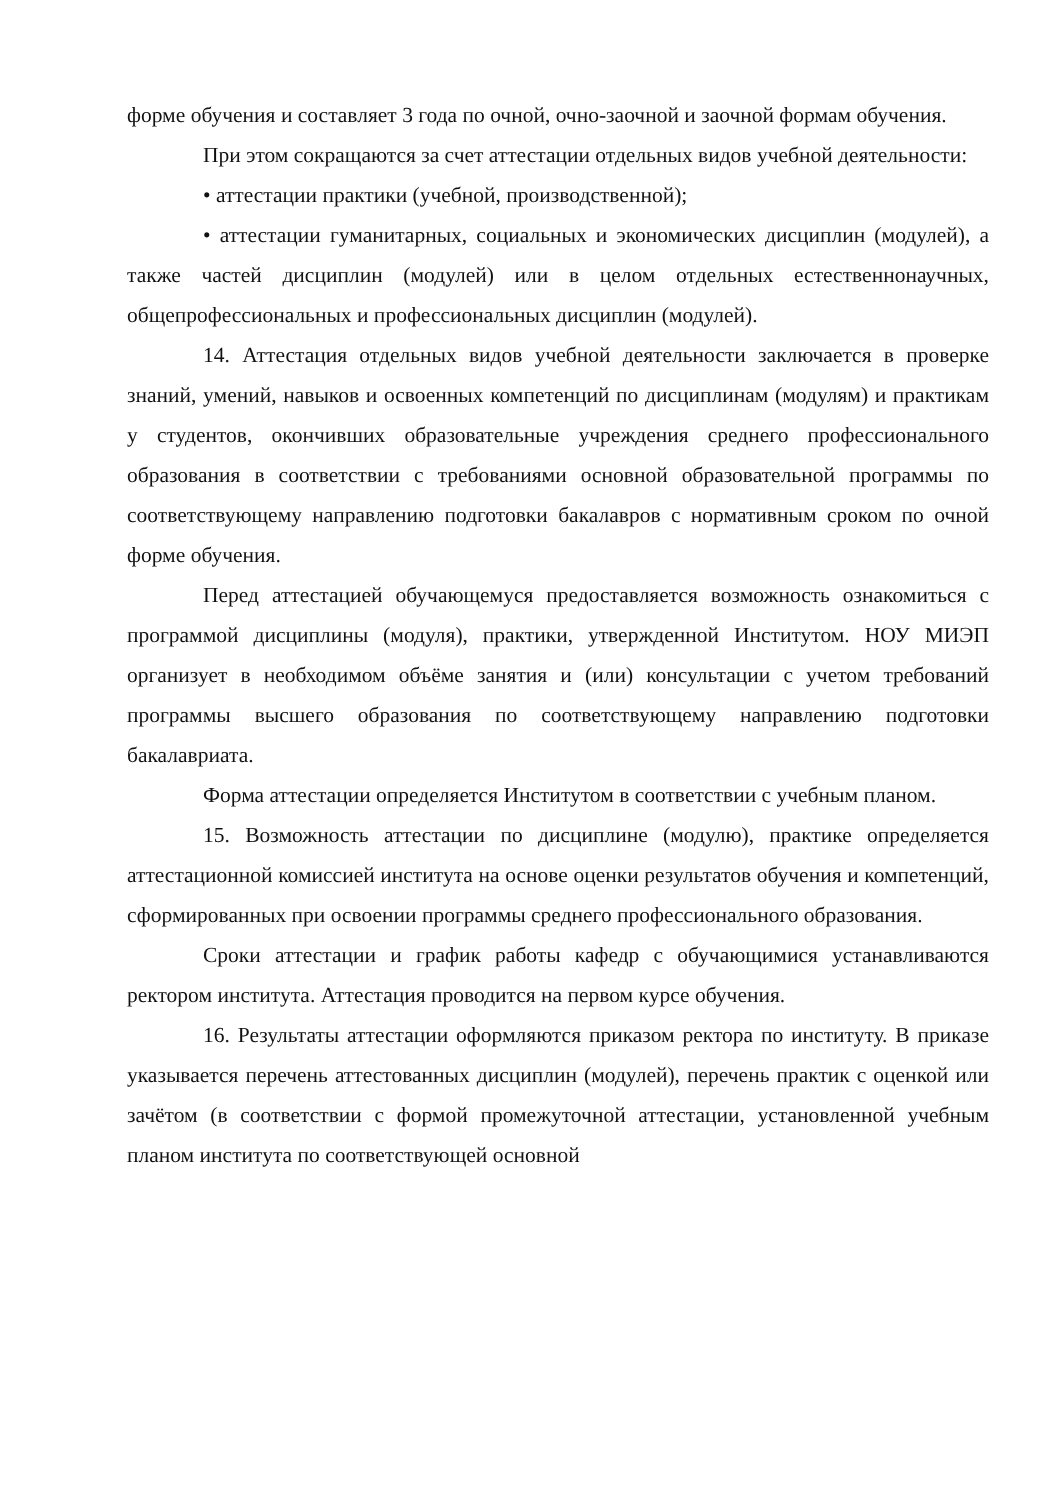форме обучения и составляет 3 года по очной, очно-заочной и заочной формам обучения.
При этом сокращаются за счет аттестации отдельных видов учебной деятельности:
• аттестации практики (учебной, производственной);
• аттестации гуманитарных, социальных и экономических дисциплин (модулей), а также частей дисциплин (модулей) или в целом отдельных естественнонаучных, общепрофессиональных и профессиональных дисциплин (модулей).
14. Аттестация отдельных видов учебной деятельности заключается в проверке знаний, умений, навыков и освоенных компетенций по дисциплинам (модулям) и практикам у студентов, окончивших образовательные учреждения среднего профессионального образования в соответствии с требованиями основной образовательной программы по соответствующему направлению подготовки бакалавров с нормативным сроком по очной форме обучения.
Перед аттестацией обучающемуся предоставляется возможность ознакомиться с программой дисциплины (модуля), практики, утвержденной Институтом. НОУ МИЭП организует в необходимом объёме занятия и (или) консультации с учетом требований программы высшего образования по соответствующему направлению подготовки бакалавриата.
Форма аттестации определяется Институтом в соответствии с учебным планом.
15. Возможность аттестации по дисциплине (модулю), практике определяется аттестационной комиссией института на основе оценки результатов обучения и компетенций, сформированных при освоении программы среднего профессионального образования.
Сроки аттестации и график работы кафедр с обучающимися устанавливаются ректором института. Аттестация проводится на первом курсе обучения.
16. Результаты аттестации оформляются приказом ректора по институту. В приказе указывается перечень аттестованных дисциплин (модулей), перечень практик с оценкой или зачётом (в соответствии с формой промежуточной аттестации, установленной учебным планом института по соответствующей основной